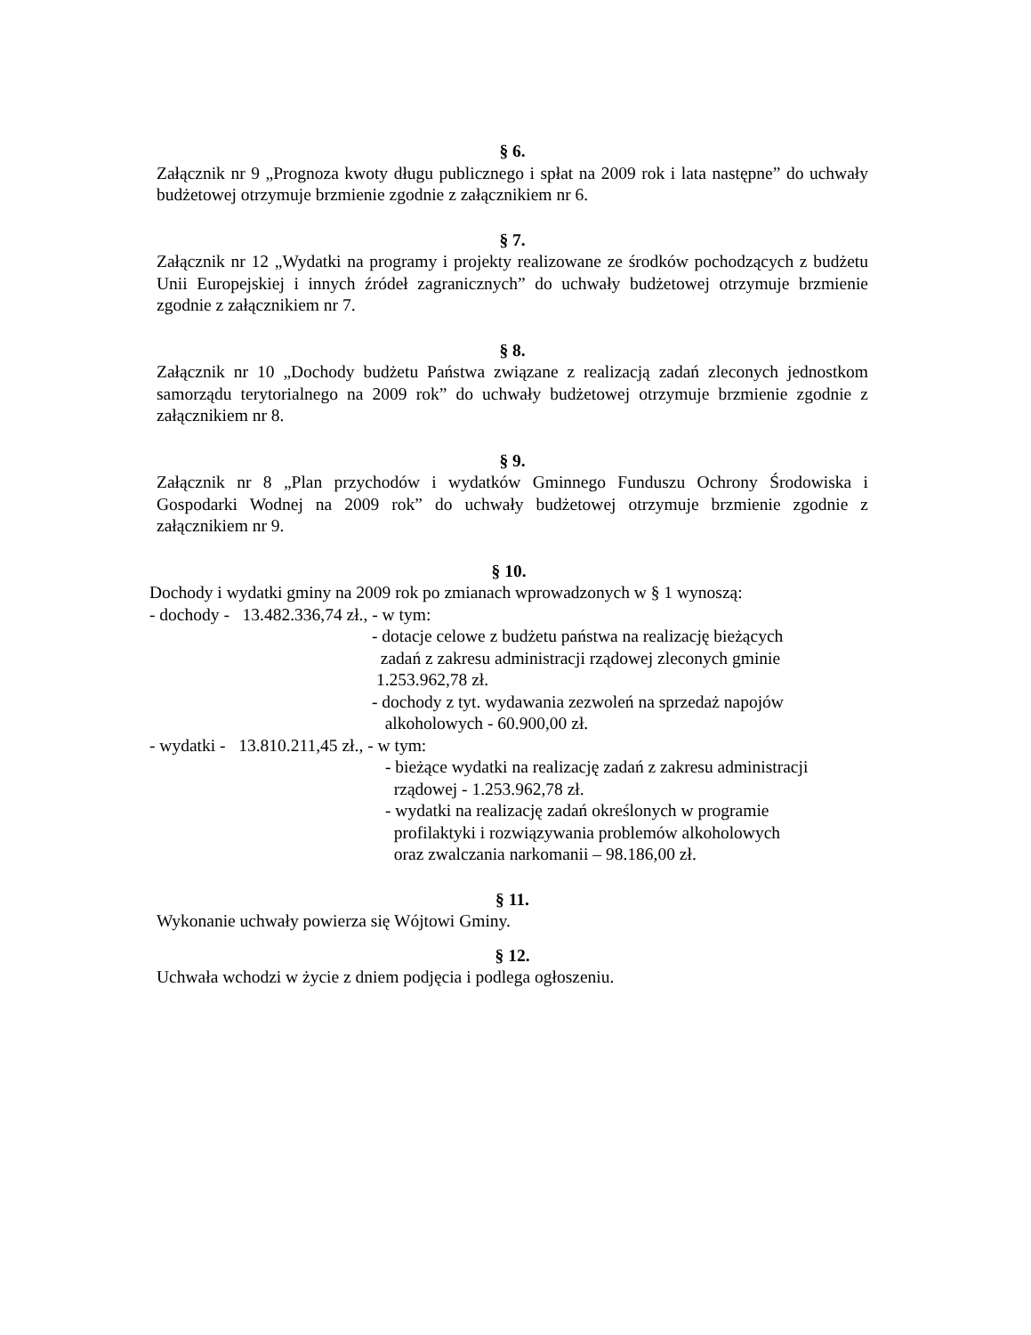§ 6.
Załącznik nr 9 „Prognoza kwoty długu publicznego i spłat na 2009 rok i lata następne” do uchwały budżetowej otrzymuje brzmienie zgodnie z załącznikiem nr 6.
§ 7.
Załącznik nr 12 „Wydatki na programy i projekty realizowane ze środków pochodzących z budżetu Unii Europejskiej i innych źródeł zagranicznych” do uchwały budżetowej otrzymuje brzmienie zgodnie z załącznikiem nr 7.
§ 8.
Załącznik nr 10 „Dochody budżetu Państwa związane z realizacją zadań zleconych jednostkom samorządu terytorialnego na 2009 rok” do uchwały budżetowej otrzymuje brzmienie zgodnie z załącznikiem nr 8.
§ 9.
Załącznik nr 8 „Plan przychodów i wydatków Gminnego Funduszu Ochrony Środowiska i Gospodarki Wodnej na 2009 rok” do uchwały budżetowej otrzymuje brzmienie zgodnie z załącznikiem nr 9.
§ 10.
Dochody i wydatki gminy na 2009 rok po zmianach wprowadzonych w § 1 wynoszą:
- dochody - 13.482.336,74 zł., - w tym:
- dotacje celowe z budżetu państwa na realizację bieżących
zadań z zakresu administracji rządowej zleconych gminie
1.253.962,78 zł.
- dochody z tyt. wydawania zezwoleń na sprzedaż napojów
alkoholowych - 60.900,00 zł.
- wydatki - 13.810.211,45 zł., - w tym:
- bieżące wydatki na realizację zadań z zakresu administracji
rządowej - 1.253.962,78 zł.
- wydatki na realizację zadań określonych w programie
profilaktyki i rozwiązywania problemów alkoholowych
oraz zwalczania narkomanii – 98.186,00 zł.
§ 11.
Wykonanie uchwały powierza się Wójtowi Gminy.
§ 12.
Uchwała wchodzi w życie z dniem podjęcia i podlega ogłoszeniu.